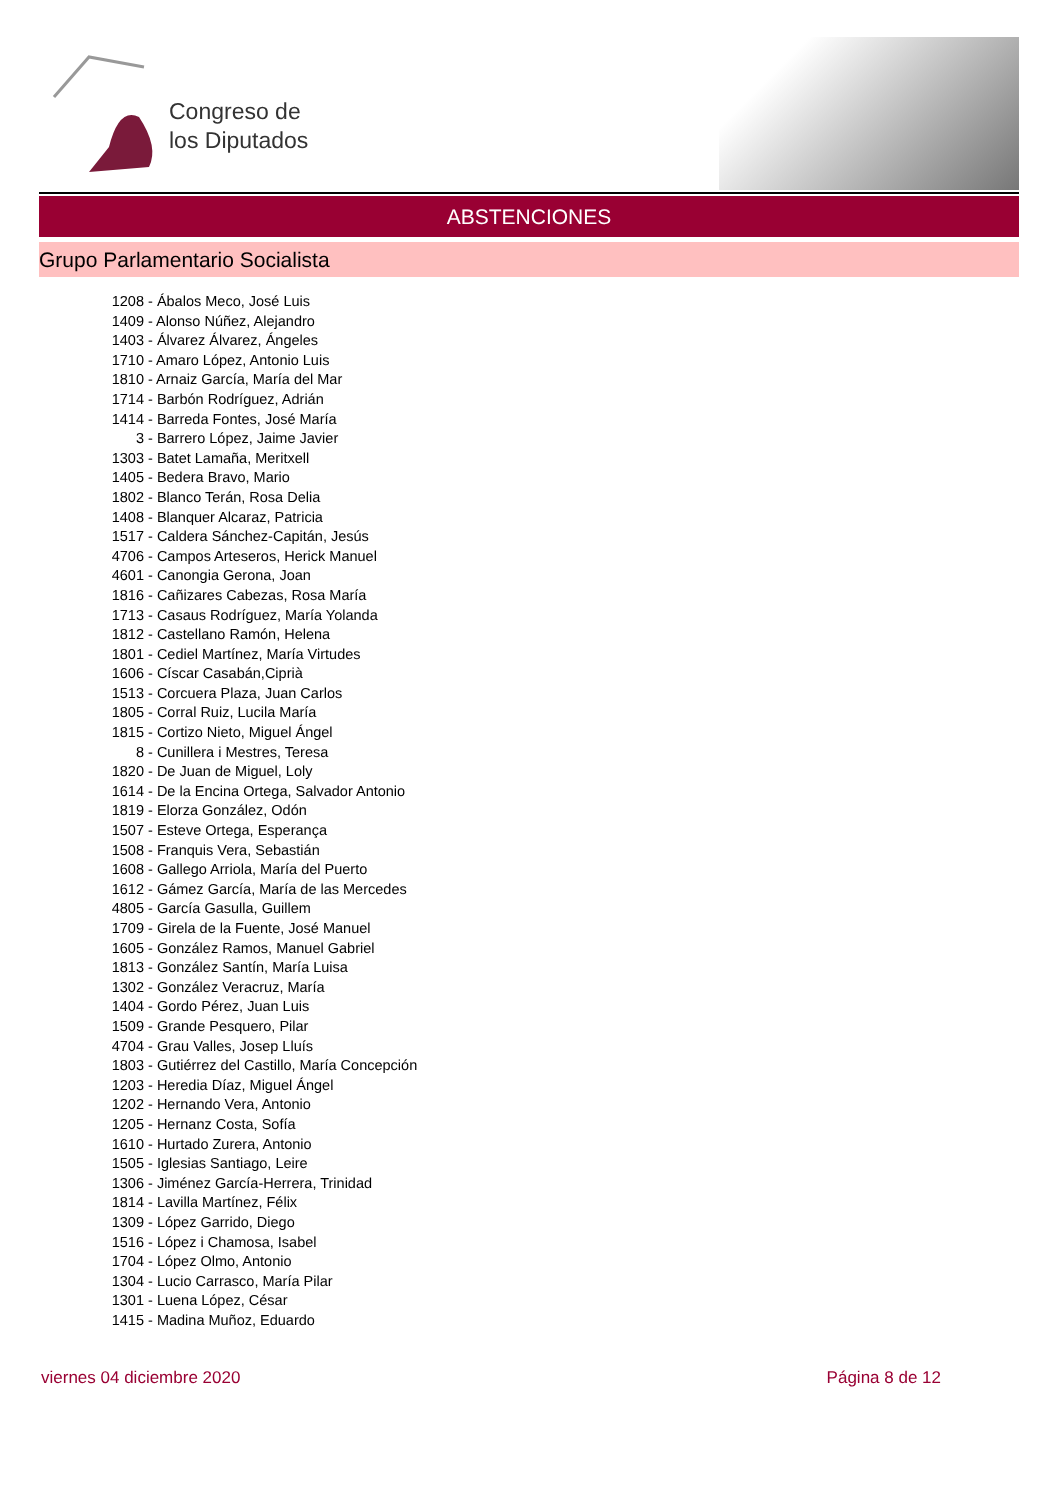Congreso de
los Diputados
ABSTENCIONES
Grupo Parlamentario Socialista
1208 - Ábalos Meco, José Luis
1409 - Alonso Núñez, Alejandro
1403 - Álvarez Álvarez, Ángeles
1710 - Amaro López, Antonio Luis
1810 - Arnaiz García, María del Mar
1714 - Barbón Rodríguez, Adrián
1414 - Barreda Fontes, José María
3 - Barrero López, Jaime Javier
1303 - Batet Lamaña, Meritxell
1405 - Bedera Bravo, Mario
1802 - Blanco Terán, Rosa Delia
1408 - Blanquer Alcaraz, Patricia
1517 - Caldera Sánchez-Capitán, Jesús
4706 - Campos Arteseros, Herick Manuel
4601 - Canongia Gerona, Joan
1816 - Cañizares Cabezas, Rosa María
1713 - Casaus Rodríguez, María Yolanda
1812 - Castellano Ramón, Helena
1801 - Cediel Martínez, María Virtudes
1606 - Císcar Casabán,Ciprià
1513 - Corcuera Plaza, Juan Carlos
1805 - Corral Ruiz, Lucila María
1815 - Cortizo Nieto, Miguel Ángel
8 - Cunillera i Mestres, Teresa
1820 - De Juan de Miguel, Loly
1614 - De la Encina Ortega, Salvador Antonio
1819 - Elorza González, Odón
1507 - Esteve Ortega, Esperança
1508 - Franquis Vera, Sebastián
1608 - Gallego Arriola, María del Puerto
1612 - Gámez García, María de las Mercedes
4805 - García Gasulla, Guillem
1709 - Girela de la Fuente, José Manuel
1605 - González Ramos, Manuel Gabriel
1813 - González Santín, María Luisa
1302 - González Veracruz, María
1404 - Gordo Pérez, Juan Luis
1509 - Grande Pesquero, Pilar
4704 - Grau Valles, Josep Lluís
1803 - Gutiérrez del Castillo, María Concepción
1203 - Heredia Díaz, Miguel Ángel
1202 - Hernando Vera, Antonio
1205 - Hernanz Costa, Sofía
1610 - Hurtado Zurera, Antonio
1505 - Iglesias Santiago, Leire
1306 - Jiménez García-Herrera, Trinidad
1814 - Lavilla Martínez, Félix
1309 - López Garrido, Diego
1516 - López i Chamosa, Isabel
1704 - López Olmo, Antonio
1304 - Lucio Carrasco, María Pilar
1301 - Luena López, César
1415 - Madina Muñoz, Eduardo
viernes 04 diciembre 2020 Página 8 de 12